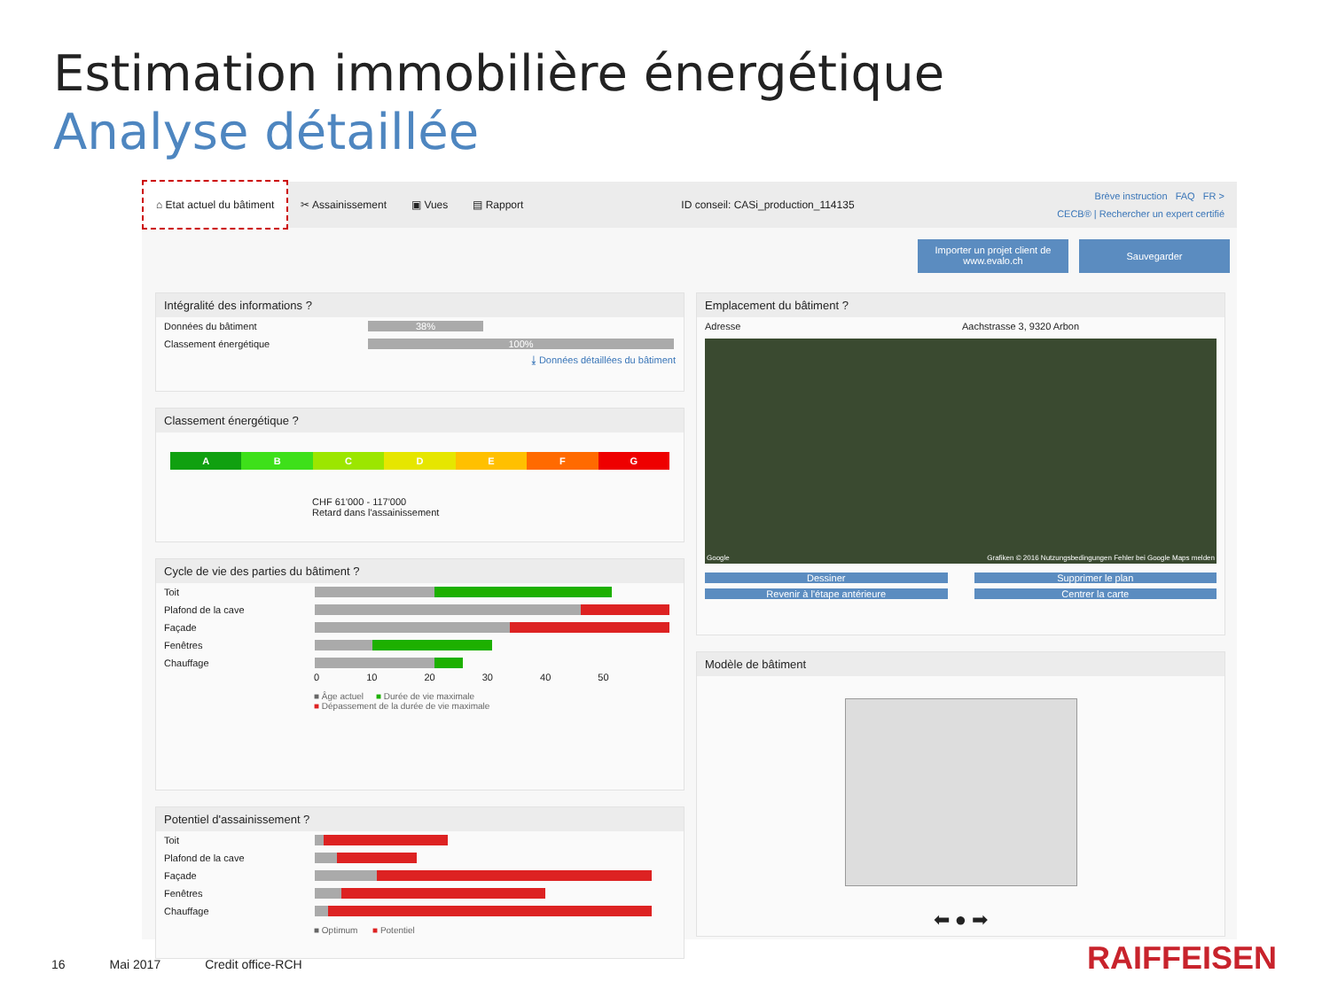Estimation immobilière énergétique
Analyse détaillée
⌂ Etat actuel du bâtiment
✂ Assainissement ▣ Vues ▤ Rapport
ID conseil: CASi_production_114135
Brève instruction FAQ FR >
CECB® | Rechercher un expert certifié
Importer un projet client de www.evalo.ch
Sauvegarder
Intégralité des informations ?
Données du bâtiment 38%
Classement énergétique 100%
⤓ Données détaillées du bâtiment
Classement énergétique ?
A B C D E F G
CHF 61'000 - 117'000
Retard dans l'assainissement
Cycle de vie des parties du bâtiment ?
Toit
Plafond de la cave
Façade
Fenêtres
Chauffage
0 10 20 30 40 50
■ Âge actuel ■ Durée de vie maximale
■ Dépassement de la durée de vie maximale
Potentiel d'assainissement ?
Toit
Plafond de la cave
Façade
Fenêtres
Chauffage
■ Optimum ■ Potentiel
Emplacement du bâtiment ?
Adresse Aachstrasse 3, 9320 Arbon
Google Grafiken © 2016 Nutzungsbedingungen Fehler bei Google Maps melden
Dessiner
Supprimer le plan
Revenir à l'étape antérieure
Centrer la carte
Modèle de bâtiment
⬅ ● ➡
16 Mai 2017 Credit office-RCH RAIFFEISEN